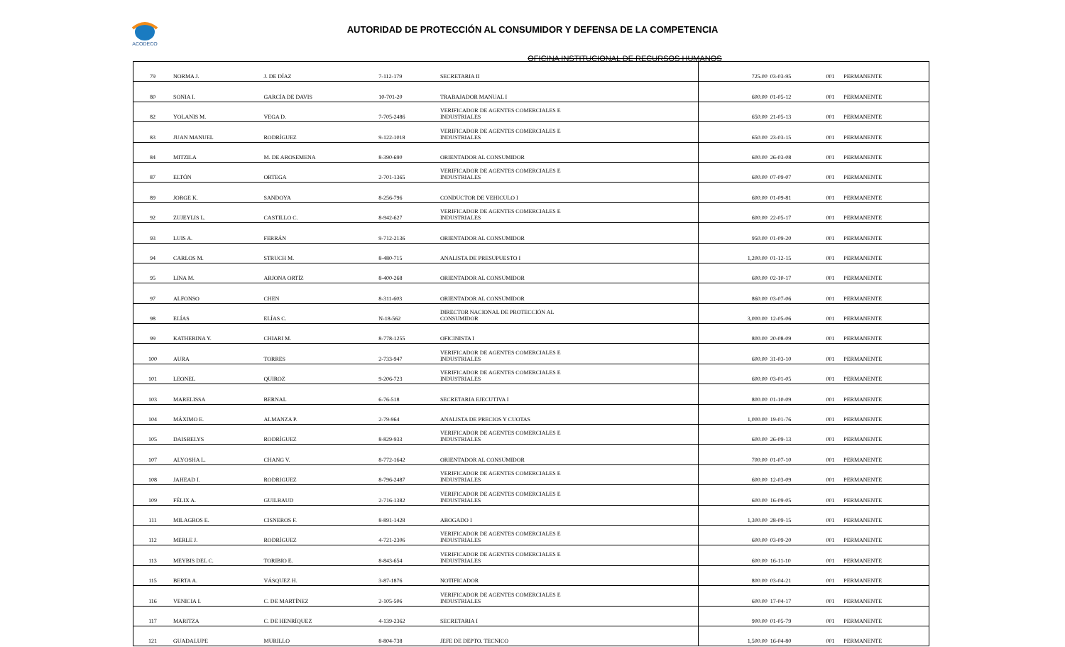ACODECO
AUTORIDAD DE PROTECCIÓN AL CONSUMIDOR Y DEFENSA DE LA COMPETENCIA
OFICINA INSTITUCIONAL DE RECURSOS HUMANOS
| 79 | NORMA J. | J. DE DÍAZ | 7-112-179 | SECRETARIA II | 725.00 | 03-03-95 | 001 | PERMANENTE |
| 80 | SONIA I. | GARCÍA DE DAVIS | 10-701-20 | TRABAJADOR MANUAL I | 600.00 | 01-05-12 | 001 | PERMANENTE |
| 82 | YOLANIS M. | VEGA D. | 7-705-2486 | VERIFICADOR DE AGENTES COMERCIALES E INDUSTRIALES | 650.00 | 21-05-13 | 001 | PERMANENTE |
| 83 | JUAN MANUEL | RODRÍGUEZ | 9-122-1018 | VERIFICADOR DE AGENTES COMERCIALES E INDUSTRIALES | 650.00 | 23-03-15 | 001 | PERMANENTE |
| 84 | MITZILA | M. DE AROSEMENA | 8-390-690 | ORIENTADOR AL CONSUMIDOR | 600.00 | 26-03-08 | 001 | PERMANENTE |
| 87 | ELTÓN | ORTEGA | 2-701-1365 | VERIFICADOR DE AGENTES COMERCIALES E INDUSTRIALES | 600.00 | 07-09-07 | 001 | PERMANENTE |
| 89 | JORGE K. | SANDOYA | 8-256-796 | CONDUCTOR DE VEHICULO I | 600.00 | 01-09-81 | 001 | PERMANENTE |
| 92 | ZUJEYLIS L. | CASTILLO C. | 8-942-627 | VERIFICADOR DE AGENTES COMERCIALES E INDUSTRIALES | 600.00 | 22-05-17 | 001 | PERMANENTE |
| 93 | LUIS A. | FERRÁN | 9-712-2136 | ORIENTADOR AL CONSUMIDOR | 950.00 | 01-09-20 | 001 | PERMANENTE |
| 94 | CARLOS M. | STRUCH M. | 8-480-715 | ANALISTA DE PRESUPUESTO I | 1,200.00 | 01-12-15 | 001 | PERMANENTE |
| 95 | LINA M. | ARJONA ORTÍZ | 8-400-268 | ORIENTADOR AL CONSUMIDOR | 600.00 | 02-10-17 | 001 | PERMANENTE |
| 97 | ALFONSO | CHEN | 8-311-603 | ORIENTADOR AL CONSUMIDOR | 860.00 | 03-07-06 | 001 | PERMANENTE |
| 98 | ELÍAS | ELÍAS C. | N-18-562 | DIRECTOR NACIONAL DE PROTECCIÓN AL CONSUMIDOR | 3,000.00 | 12-05-06 | 001 | PERMANENTE |
| 99 | KATHERINA Y. | CHIARI M. | 8-778-1255 | OFICINISTA I | 800.00 | 20-08-09 | 001 | PERMANENTE |
| 100 | AURA | TORRES | 2-733-947 | VERIFICADOR DE AGENTES COMERCIALES E INDUSTRIALES | 600.00 | 31-03-10 | 001 | PERMANENTE |
| 101 | LEONEL | QUIROZ | 9-206-723 | VERIFICADOR DE AGENTES COMERCIALES E INDUSTRIALES | 600.00 | 03-01-05 | 001 | PERMANENTE |
| 103 | MARELISSA | BERNAL | 6-76-518 | SECRETARIA EJECUTIVA I | 800.00 | 01-10-09 | 001 | PERMANENTE |
| 104 | MÁXIMO E. | ALMANZA P. | 2-79-964 | ANALISTA DE PRECIOS Y CUOTAS | 1,000.00 | 19-01-76 | 001 | PERMANENTE |
| 105 | DAISBELYS | RODRÍGUEZ | 8-829-933 | VERIFICADOR DE AGENTES COMERCIALES E INDUSTRIALES | 600.00 | 26-09-13 | 001 | PERMANENTE |
| 107 | ALYOSHA L. | CHANG V. | 8-772-1642 | ORIENTADOR AL CONSUMIDOR | 700.00 | 01-07-10 | 001 | PERMANENTE |
| 108 | JAHEAD I. | RODRIGUEZ | 8-796-2487 | VERIFICADOR DE AGENTES COMERCIALES E INDUSTRIALES | 600.00 | 12-03-09 | 001 | PERMANENTE |
| 109 | FÉLIX A. | GUILBAUD | 2-716-1382 | VERIFICADOR DE AGENTES COMERCIALES E INDUSTRIALES | 600.00 | 16-09-05 | 001 | PERMANENTE |
| 111 | MILAGROS E. | CISNEROS F. | 8-891-1428 | ABOGADO I | 1,300.00 | 28-09-15 | 001 | PERMANENTE |
| 112 | MERLE J. | RODRÍGUEZ | 4-721-2306 | VERIFICADOR DE AGENTES COMERCIALES E INDUSTRIALES | 600.00 | 03-09-20 | 001 | PERMANENTE |
| 113 | MEYBIS DEL C. | TORIBIO E. | 8-843-654 | VERIFICADOR DE AGENTES COMERCIALES E INDUSTRIALES | 600.00 | 16-11-10 | 001 | PERMANENTE |
| 115 | BERTA A. | VÁSQUEZ H. | 3-87-1876 | NOTIFICADOR | 800.00 | 03-04-21 | 001 | PERMANENTE |
| 116 | VENICIA I. | C. DE MARTÍNEZ | 2-105-506 | VERIFICADOR DE AGENTES COMERCIALES E INDUSTRIALES | 600.00 | 17-04-17 | 001 | PERMANENTE |
| 117 | MARITZA | C. DE HENRÍQUEZ | 4-139-2362 | SECRETARIA I | 900.00 | 01-05-79 | 001 | PERMANENTE |
| 121 | GUADALUPE | MURILLO | 8-804-738 | JEFE DE DEPTO. TECNICO | 1,500.00 | 16-04-80 | 001 | PERMANENTE |